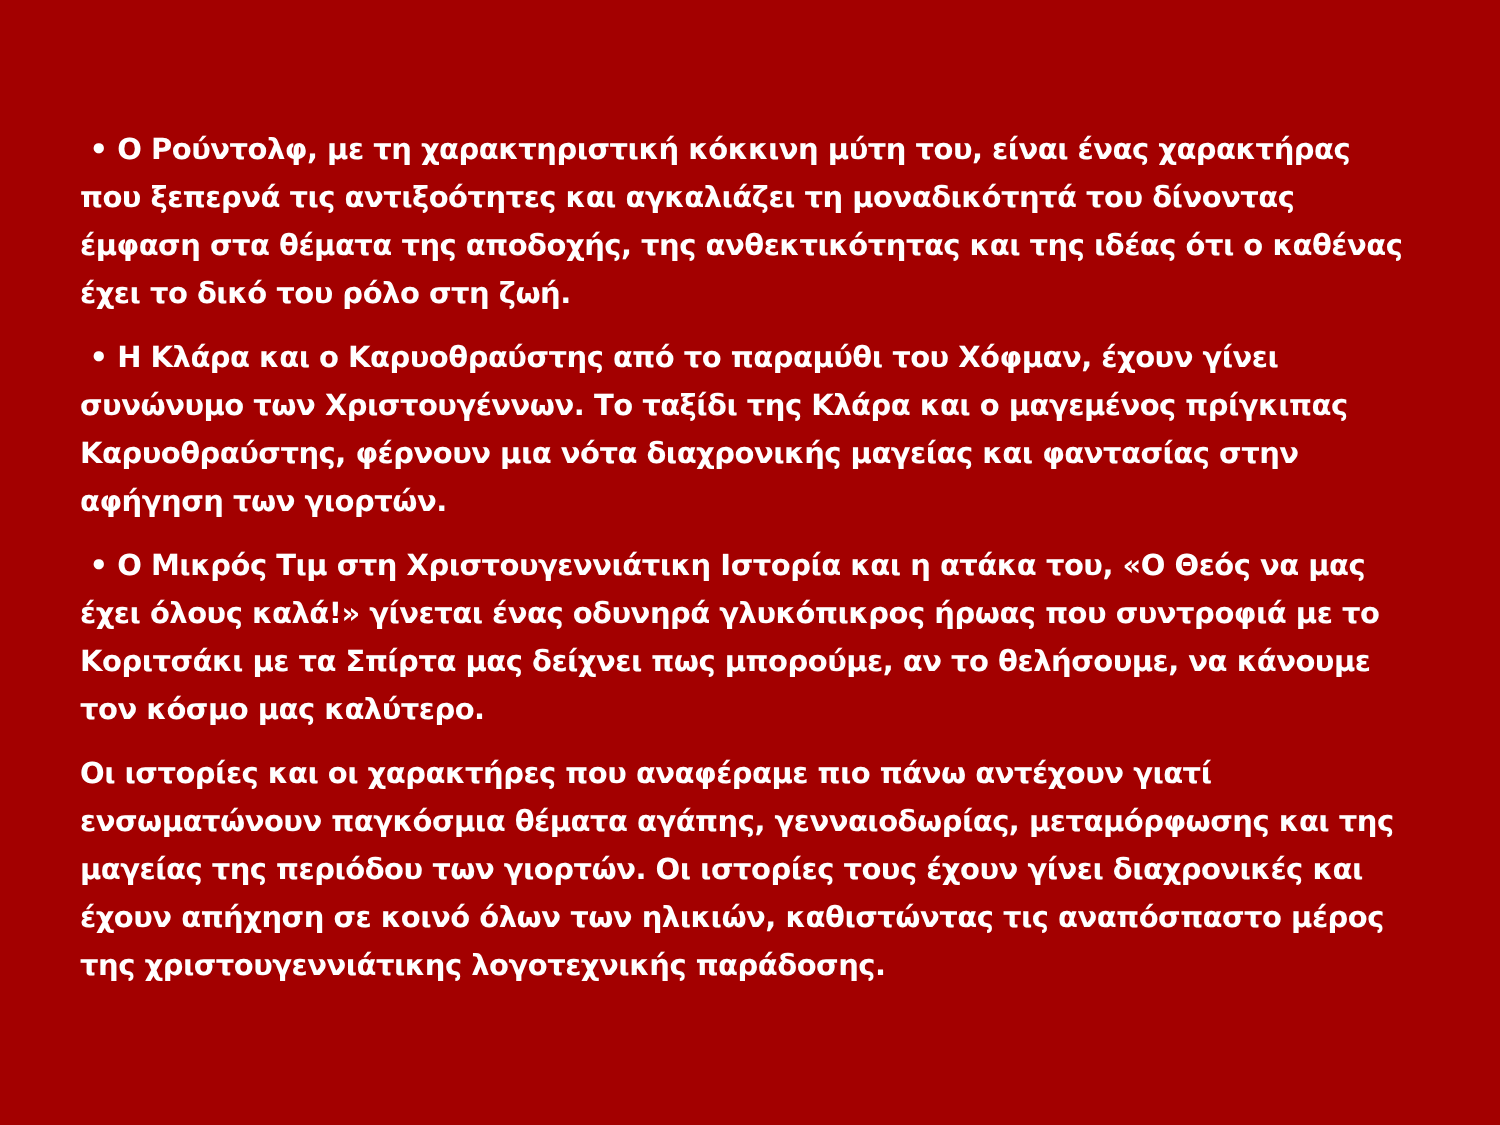• Ο Ρούντολφ, με τη χαρακτηριστική κόκκινη μύτη του, είναι ένας χαρακτήρας που ξεπερνά τις αντιξοότητες και αγκαλιάζει τη μοναδικότητά του δίνοντας έμφαση στα θέματα της αποδοχής, της ανθεκτικότητας και της ιδέας ότι ο καθένας έχει το δικό του ρόλο στη ζωή.
• Η Κλάρα και ο Καρυοθραύστης από το παραμύθι του Χόφμαν, έχουν γίνει συνώνυμο των Χριστουγέννων. Το ταξίδι της Κλάρα και ο μαγεμένος πρίγκιπας Καρυοθραύστης, φέρνουν μια νότα διαχρονικής μαγείας και φαντασίας στην αφήγηση των γιορτών.
• Ο Μικρός Τιμ στη Χριστουγεννιάτικη Ιστορία και η ατάκα του, «Ο Θεός να μας έχει όλους καλά!» γίνεται ένας οδυνηρά γλυκόπικρος ήρωας που συντροφιά με το Κοριτσάκι με τα Σπίρτα μας δείχνει πως μπορούμε, αν το θελήσουμε, να κάνουμε τον κόσμο μας καλύτερο.
Οι ιστορίες και οι χαρακτήρες που αναφέραμε πιο πάνω αντέχουν γιατί ενσωματώνουν παγκόσμια θέματα αγάπης, γενναιοδωρίας, μεταμόρφωσης και της μαγείας της περιόδου των γιορτών. Οι ιστορίες τους έχουν γίνει διαχρονικές και έχουν απήχηση σε κοινό όλων των ηλικιών, καθιστώντας τις αναπόσπαστο μέρος της χριστουγεννιάτικης λογοτεχνικής παράδοσης.